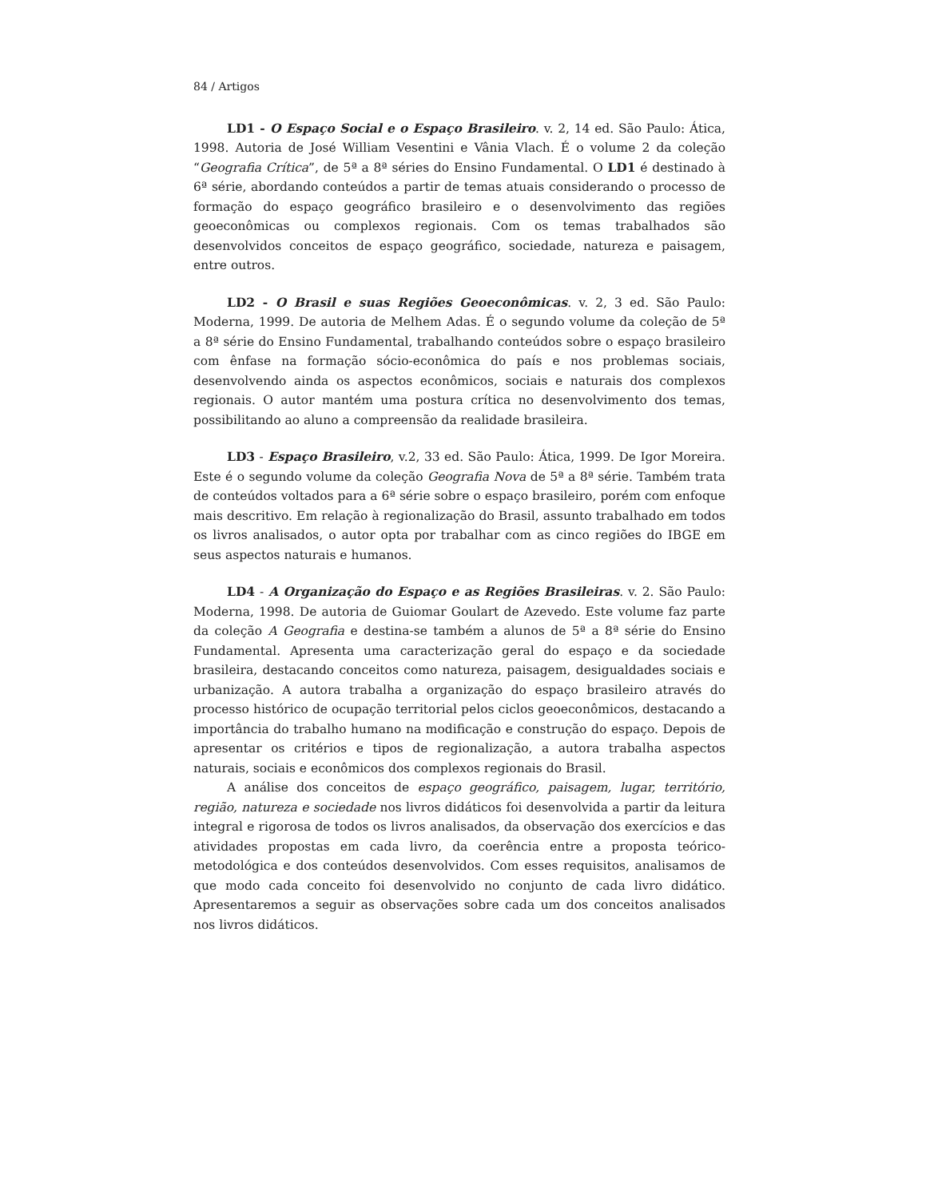84 / Artigos
LD1 - O Espaço Social e o Espaço Brasileiro. v. 2, 14 ed. São Paulo: Ática, 1998. Autoria de José William Vesentini e Vânia Vlach. É o volume 2 da coleção “Geografia Crítica”, de 5ª a 8ª séries do Ensino Fundamental. O LD1 é destinado à 6ª série, abordando conteúdos a partir de temas atuais considerando o processo de formação do espaço geográfico brasileiro e o desenvolvimento das regiões geoeconômicas ou complexos regionais. Com os temas trabalhados são desenvolvidos conceitos de espaço geográfico, sociedade, natureza e paisagem, entre outros.
LD2 - O Brasil e suas Regiões Geoeconômicas. v. 2, 3 ed. São Paulo: Moderna, 1999. De autoria de Melhem Adas. É o segundo volume da coleção de 5ª a 8ª série do Ensino Fundamental, trabalhando conteúdos sobre o espaço brasileiro com ênfase na formação sócio-econômica do país e nos problemas sociais, desenvolvendo ainda os aspectos econômicos, sociais e naturais dos complexos regionais. O autor mantém uma postura crítica no desenvolvimento dos temas, possibilitando ao aluno a compreensão da realidade brasileira.
LD3 - Espaço Brasileiro, v.2, 33 ed. São Paulo: Ática, 1999. De Igor Moreira. Este é o segundo volume da coleção Geografia Nova de 5ª a 8ª série. Também trata de conteúdos voltados para a 6ª série sobre o espaço brasileiro, porém com enfoque mais descritivo. Em relação à regionalização do Brasil, assunto trabalhado em todos os livros analisados, o autor opta por trabalhar com as cinco regiões do IBGE em seus aspectos naturais e humanos.
LD4 - A Organização do Espaço e as Regiões Brasileiras. v. 2. São Paulo: Moderna, 1998. De autoria de Guiomar Goulart de Azevedo. Este volume faz parte da coleção A Geografia e destina-se também a alunos de 5ª a 8ª série do Ensino Fundamental. Apresenta uma caracterização geral do espaço e da sociedade brasileira, destacando conceitos como natureza, paisagem, desigualdades sociais e urbanização. A autora trabalha a organização do espaço brasileiro através do processo histórico de ocupação territorial pelos ciclos geoeconômicos, destacando a importância do trabalho humano na modificação e construção do espaço. Depois de apresentar os critérios e tipos de regionalização, a autora trabalha aspectos naturais, sociais e econômicos dos complexos regionais do Brasil.
A análise dos conceitos de espaço geográfico, paisagem, lugar, território, região, natureza e sociedade nos livros didáticos foi desenvolvida a partir da leitura integral e rigorosa de todos os livros analisados, da observação dos exercícios e das atividades propostas em cada livro, da coerência entre a proposta teórico-metodológica e dos conteúdos desenvolvidos. Com esses requisitos, analisamos de que modo cada conceito foi desenvolvido no conjunto de cada livro didático. Apresentaremos a seguir as observações sobre cada um dos conceitos analisados nos livros didáticos.